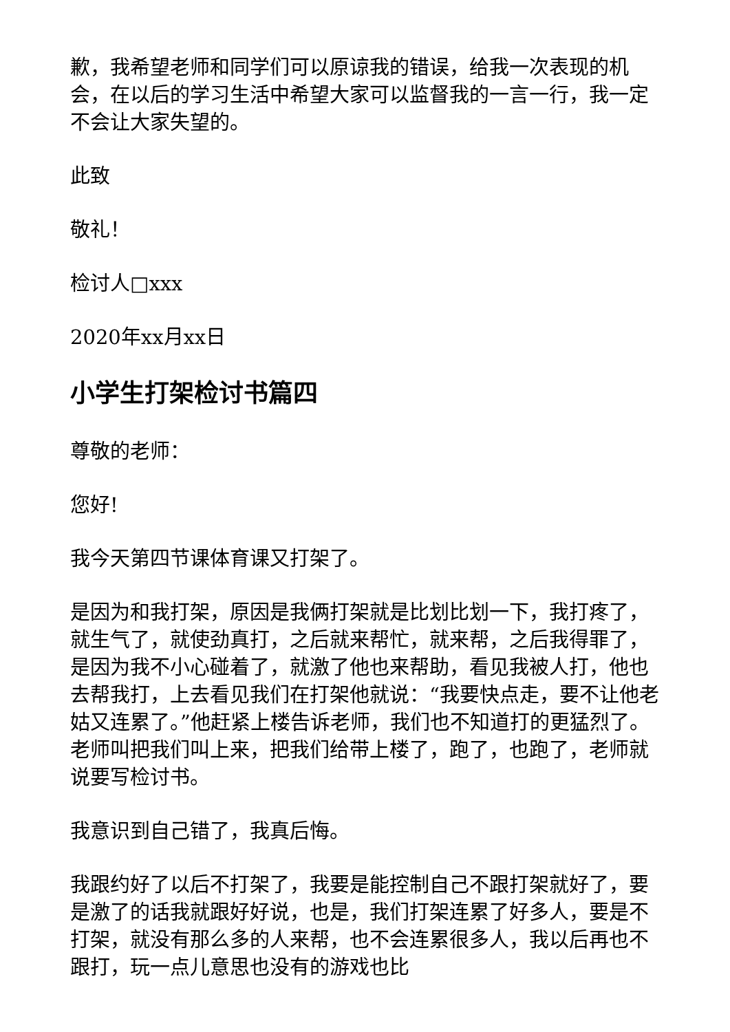歉，我希望老师和同学们可以原谅我的错误，给我一次表现的机会，在以后的学习生活中希望大家可以监督我的一言一行，我一定不会让大家失望的。
此致
敬礼！
检讨人□xxx
2020年xx月xx日
小学生打架检讨书篇四
尊敬的老师：
您好!
我今天第四节课体育课又打架了。
是因为和我打架，原因是我俩打架就是比划比划一下，我打疼了，就生气了，就使劲真打，之后就来帮忙，就来帮，之后我得罪了，是因为我不小心碰着了，就激了他也来帮助，看见我被人打，他也去帮我打，上去看见我们在打架他就说：“我要快点走，要不让他老姑又连累了。”他赶紧上楼告诉老师，我们也不知道打的更猛烈了。老师叫把我们叫上来，把我们给带上楼了，跑了，也跑了，老师就说要写检讨书。
我意识到自己错了，我真后悔。
我跟约好了以后不打架了，我要是能控制自己不跟打架就好了，要是激了的话我就跟好好说，也是，我们打架连累了好多人，要是不打架，就没有那么多的人来帮，也不会连累很多人，我以后再也不跟打，玩一点儿意思也没有的游戏也比